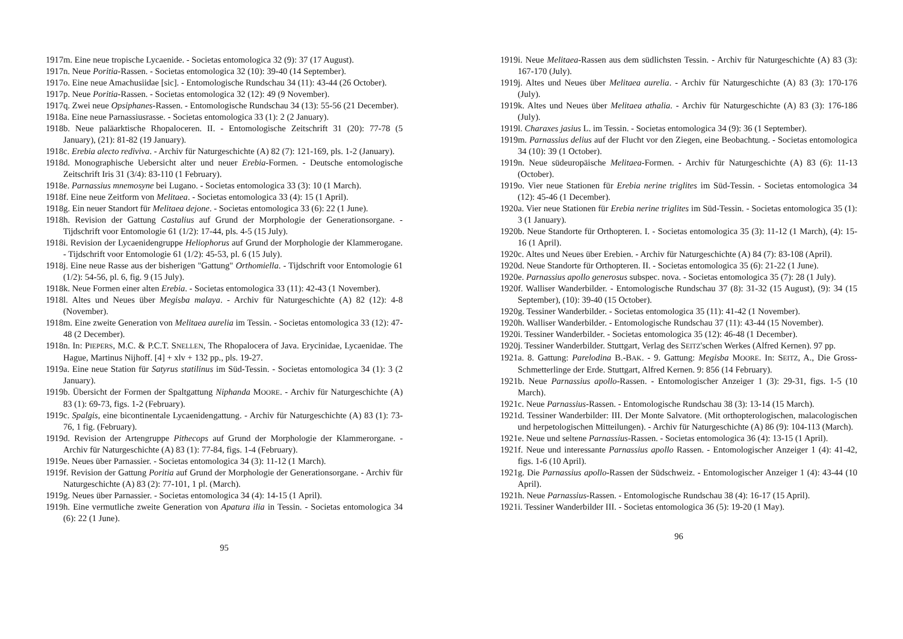1917m. Eine neue tropische Lycaenide. - Societas entomologica 32 (9): 37 (17 August).
1917n. Neue Poritia-Rassen. - Societas entomologica 32 (10): 39-40 (14 September).
1917o. Eine neue Amachusiidae [sic]. - Entomologische Rundschau 34 (11): 43-44 (26 October).
1917p. Neue Poritia-Rassen. - Societas entomologica 32 (12): 49 (9 November).
1917q. Zwei neue Opsiphanes-Rassen. - Entomologische Rundschau 34 (13): 55-56 (21 December).
1918a. Eine neue Parnassiusrasse. - Societas entomologica 33 (1): 2 (2 January).
1918b. Neue paläarktische Rhopaloceren. II. - Entomologische Zeitschrift 31 (20): 77-78 (5 January), (21): 81-82 (19 January).
1918c. Erebia alecto rediviva. - Archiv für Naturgeschichte (A) 82 (7): 121-169, pls. 1-2 (January).
1918d. Monographische Uebersicht alter und neuer Erebia-Formen. - Deutsche entomologische Zeitschrift Iris 31 (3/4): 83-110 (1 February).
1918e. Parnassius mnemosyne bei Lugano. - Societas entomologica 33 (3): 10 (1 March).
1918f. Eine neue Zeitform von Melitaea. - Societas entomologica 33 (4): 15 (1 April).
1918g. Ein neuer Standort für Melitaea dejone. - Societas entomologica 33 (6): 22 (1 June).
1918h. Revision der Gattung Castalius auf Grund der Morphologie der Generationsorgane. - Tijdschrift voor Entomologie 61 (1/2): 17-44, pls. 4-5 (15 July).
1918i. Revision der Lycaenidengruppe Heliophorus auf Grund der Morphologie der Klammerogane. - Tijdschrift voor Entomologie 61 (1/2): 45-53, pl. 6 (15 July).
1918j. Eine neue Rasse aus der bisherigen "Gattung" Orthomiella. - Tijdschrift voor Entomologie 61 (1/2): 54-56, pl. 6, fig. 9 (15 July).
1918k. Neue Formen einer alten Erebia. - Societas entomologica 33 (11): 42-43 (1 November).
1918l. Altes und Neues über Megisba malaya. - Archiv für Naturgeschichte (A) 82 (12): 4-8 (November).
1918m. Eine zweite Generation von Melitaea aurelia im Tessin. - Societas entomologica 33 (12): 47-48 (2 December).
1918n. In: PIEPERS, M.C. & P.C.T. SNELLEN, The Rhopalocera of Java. Erycinidae, Lycaenidae. The Hague, Martinus Nijhoff. [4] + xlv + 132 pp., pls. 19-27.
1919a. Eine neue Station für Satyrus statilinus im Süd-Tessin. - Societas entomologica 34 (1): 3 (2 January).
1919b. Übersicht der Formen der Spaltgattung Niphanda MOORE. - Archiv für Naturgeschichte (A) 83 (1): 69-73, figs. 1-2 (February).
1919c. Spalgis, eine bicontinentale Lycaenidengattung. - Archiv für Naturgeschichte (A) 83 (1): 73-76, 1 fig. (February).
1919d. Revision der Artengruppe Pithecops auf Grund der Morphologie der Klammerorgane. - Archiv für Naturgeschichte (A) 83 (1): 77-84, figs. 1-4 (February).
1919e. Neues über Parnassier. - Societas entomologica 34 (3): 11-12 (1 March).
1919f. Revision der Gattung Poritia auf Grund der Morphologie der Generationsorgane. - Archiv für Naturgeschichte (A) 83 (2): 77-101, 1 pl. (March).
1919g. Neues über Parnassier. - Societas entomologica 34 (4): 14-15 (1 April).
1919h. Eine vermutliche zweite Generation von Apatura ilia in Tessin. - Societas entomologica 34 (6): 22 (1 June).
95
1919i. Neue Melitaea-Rassen aus dem südlichsten Tessin. - Archiv für Naturgeschichte (A) 83 (3): 167-170 (July).
1919j. Altes und Neues über Melitaea aurelia. - Archiv für Naturgeschichte (A) 83 (3): 170-176 (July).
1919k. Altes und Neues über Melitaea athalia. - Archiv für Naturgeschichte (A) 83 (3): 176-186 (July).
1919l. Charaxes jasius L. im Tessin. - Societas entomologica 34 (9): 36 (1 September).
1919m. Parnassius delius auf der Flucht vor den Ziegen, eine Beobachtung. - Societas entomologica 34 (10): 39 (1 October).
1919n. Neue südeuropäische Melitaea-Formen. - Archiv für Naturgeschichte (A) 83 (6): 11-13 (October).
1919o. Vier neue Stationen für Erebia nerine triglites im Süd-Tessin. - Societas entomologica 34 (12): 45-46 (1 December).
1920a. Vier neue Stationen für Erebia nerine triglites im Süd-Tessin. - Societas entomologica 35 (1): 3 (1 January).
1920b. Neue Standorte für Orthopteren. I. - Societas entomologica 35 (3): 11-12 (1 March), (4): 15-16 (1 April).
1920c. Altes und Neues über Erebien. - Archiv für Naturgeschichte (A) 84 (7): 83-108 (April).
1920d. Neue Standorte für Orthopteren. II. - Societas entomologica 35 (6): 21-22 (1 June).
1920e. Parnassius apollo generosus subspec. nova. - Societas entomologica 35 (7): 28 (1 July).
1920f. Walliser Wanderbilder. - Entomologische Rundschau 37 (8): 31-32 (15 August), (9): 34 (15 September), (10): 39-40 (15 October).
1920g. Tessiner Wanderbilder. - Societas entomologica 35 (11): 41-42 (1 November).
1920h. Walliser Wanderbilder. - Entomologische Rundschau 37 (11): 43-44 (15 November).
1920i. Tessiner Wanderbilder. - Societas entomologica 35 (12): 46-48 (1 December).
1920j. Tessiner Wanderbilder. Stuttgart, Verlag des SEITZ'schen Werkes (Alfred Kernen). 97 pp.
1921a. 8. Gattung: Parelodina B.-BAK. - 9. Gattung: Megisba MOORE. In: SEITZ, A., Die Gross-Schmetterlinge der Erde. Stuttgart, Alfred Kernen. 9: 856 (14 February).
1921b. Neue Parnassius apollo-Rassen. - Entomologischer Anzeiger 1 (3): 29-31, figs. 1-5 (10 March).
1921c. Neue Parnassius-Rassen. - Entomologische Rundschau 38 (3): 13-14 (15 March).
1921d. Tessiner Wanderbilder: III. Der Monte Salvatore. (Mit orthopterologischen, malacologischen und herpetologischen Mitteilungen). - Archiv für Naturgeschichte (A) 86 (9): 104-113 (March).
1921e. Neue und seltene Parnassius-Rassen. - Societas entomologica 36 (4): 13-15 (1 April).
1921f. Neue und interessante Parnassius apollo Rassen. - Entomologischer Anzeiger 1 (4): 41-42, figs. 1-6 (10 April).
1921g. Die Parnassius apollo-Rassen der Südschweiz. - Entomologischer Anzeiger 1 (4): 43-44 (10 April).
1921h. Neue Parnassius-Rassen. - Entomologische Rundschau 38 (4): 16-17 (15 April).
1921i. Tessiner Wanderbilder III. - Societas entomologica 36 (5): 19-20 (1 May).
96